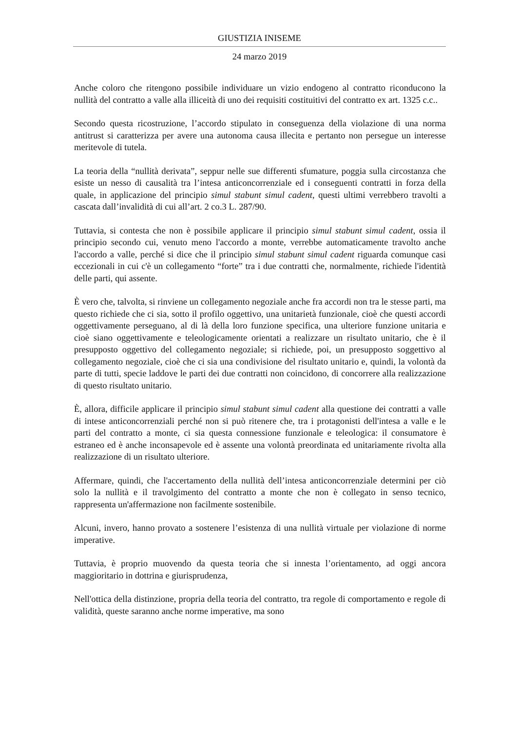GIUSTIZIA INISEME
24 marzo 2019
Anche coloro che ritengono possibile individuare un vizio endogeno al contratto riconducono la nullità del contratto a valle alla illiceità di uno dei requisiti costituitivi del contratto ex art. 1325 c.c..
Secondo questa ricostruzione, l’accordo stipulato in conseguenza della violazione di una norma antitrust si caratterizza per avere una autonoma causa illecita e pertanto non persegue un interesse meritevole di tutela.
La teoria della “nullità derivata”, seppur nelle sue differenti sfumature, poggia sulla circostanza che esiste un nesso di causalità tra l’intesa anticoncorrenziale ed i conseguenti contratti in forza della quale, in applicazione del principio simul stabunt simul cadent, questi ultimi verrebbero travolti a cascata dall’invalidità di cui all’art. 2 co.3 L. 287/90.
Tuttavia, si contesta che non è possibile applicare il principio simul stabunt simul cadent, ossia il principio secondo cui, venuto meno l'accordo a monte, verrebbe automaticamente travolto anche l'accordo a valle, perché si dice che il principio simul stabunt simul cadent riguarda comunque casi eccezionali in cui c'è un collegamento “forte” tra i due contratti che, normalmente, richiede l'identità delle parti, qui assente.
È vero che, talvolta, si rinviene un collegamento negoziale anche fra accordi non tra le stesse parti, ma questo richiede che ci sia, sotto il profilo oggettivo, una unitarietà funzionale, cioè che questi accordi oggettivamente perseguano, al di là della loro funzione specifica, una ulteriore funzione unitaria e cioè siano oggettivamente e teleologicamente orientati a realizzare un risultato unitario, che è il presupposto oggettivo del collegamento negoziale; si richiede, poi, un presupposto soggettivo al collegamento negoziale, cioè che ci sia una condivisione del risultato unitario e, quindi, la volontà da parte di tutti, specie laddove le parti dei due contratti non coincidono, di concorrere alla realizzazione di questo risultato unitario.
È, allora, difficile applicare il principio simul stabunt simul cadent alla questione dei contratti a valle di intese anticoncorrenziali perché non si può ritenere che, tra i protagonisti dell'intesa a valle e le parti del contratto a monte, ci sia questa connessione funzionale e teleologica: il consumatore è estraneo ed è anche inconsapevole ed è assente una volontà preordinata ed unitariamente rivolta alla realizzazione di un risultato ulteriore.
Affermare, quindi, che l'accertamento della nullità dell’intesa anticoncorrenziale determini per ciò solo la nullità e il travolgimento del contratto a monte che non è collegato in senso tecnico, rappresenta un'affermazione non facilmente sostenibile.
Alcuni, invero, hanno provato a sostenere l’esistenza di una nullità virtuale per violazione di norme imperative.
Tuttavia, è proprio muovendo da questa teoria che si innesta l’orientamento, ad oggi ancora maggioritario in dottrina e giurisprudenza,
Nell'ottica della distinzione, propria della teoria del contratto, tra regole di comportamento e regole di validità, queste saranno anche norme imperative, ma sono